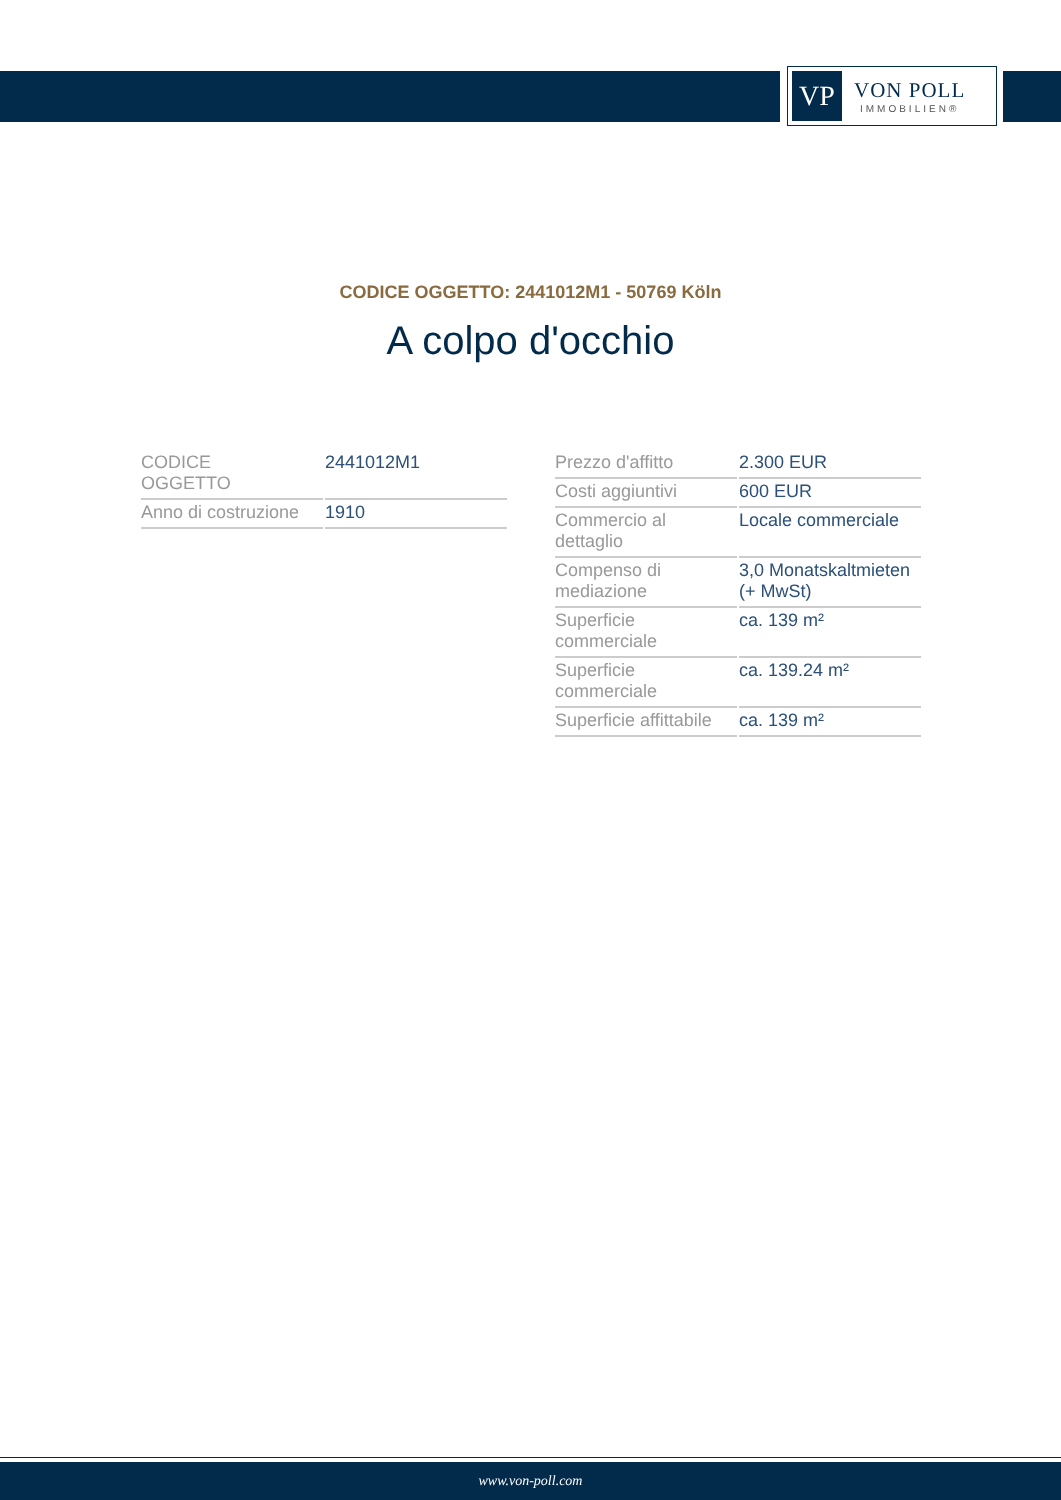VP
VON POLL
IMMOBILIEN®
CODICE OGGETTO: 2441012M1 - 50769 Köln
A colpo d'occhio
| CODICE OGGETTO | 2441012M1 |
| Anno di costruzione | 1910 |
| Prezzo d'affitto | 2.300 EUR |
| Costi aggiuntivi | 600 EUR |
| Commercio al dettaglio | Locale commerciale |
| Compenso di mediazione | 3,0 Monatskaltmieten (+ MwSt) |
| Superficie commerciale | ca. 139 m² |
| Superficie commerciale | ca. 139.24 m² |
| Superficie affittabile | ca. 139 m² |
www.von-poll.com